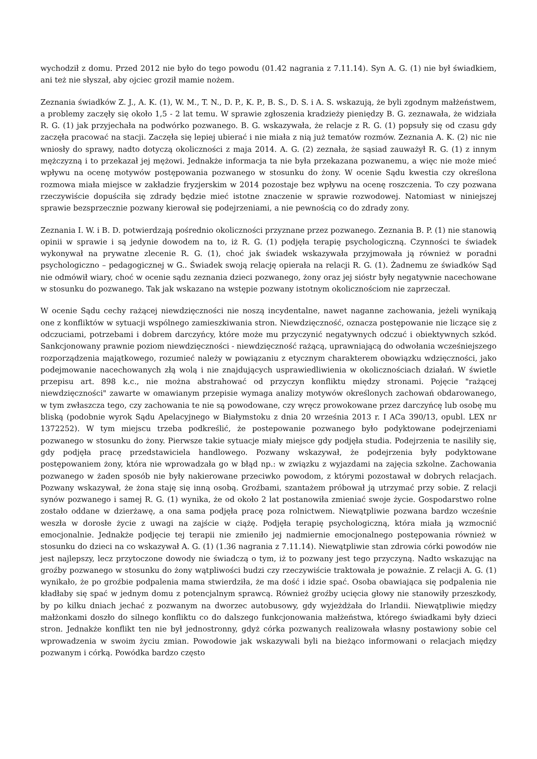wychodził z domu. Przed 2012 nie było do tego powodu (01.42 nagrania z 7.11.14). Syn A. G. (1) nie był świadkiem, ani też nie słyszał, aby ojciec groził mamie nożem.
Zeznania świadków Z. J., A. K. (1), W. M., T. N., D. P., K. P., B. S., D. S. i A. S. wskazują, że byli zgodnym małżeństwem, a problemy zaczęły się około 1,5 - 2 lat temu. W sprawie zgłoszenia kradzieży pieniędzy B. G. zeznawała, że widziała R. G. (1) jak przyjechała na podwórko pozwanego. B. G. wskazywała, że relacje z R. G. (1) popsuły się od czasu gdy zaczęła pracować na stacji. Zaczęła się lepiej ubierać i nie miała z nią już tematów rozmów. Zeznania A. K. (2) nic nie wniosły do sprawy, nadto dotyczą okoliczności z maja 2014. A. G. (2) zeznała, że sąsiad zauważył R. G. (1) z innym mężczyzną i to przekazał jej mężowi. Jednakże informacja ta nie była przekazana pozwanemu, a więc nie może mieć wpływu na ocenę motywów postępowania pozwanego w stosunku do żony. W ocenie Sądu kwestia czy określona rozmowa miała miejsce w zakładzie fryzjerskim w 2014 pozostaje bez wpływu na ocenę roszczenia. To czy pozwana rzeczywiście dopuściła się zdrady będzie mieć istotne znaczenie w sprawie rozwodowej. Natomiast w niniejszej sprawie bezsprzecznie pozwany kierował się podejrzeniami, a nie pewnością co do zdrady zony.
Zeznania I. W. i B. D. potwierdzają pośrednio okoliczności przyznane przez pozwanego. Zeznania B. P. (1) nie stanowią opinii w sprawie i są jedynie dowodem na to, iż R. G. (1) podjęła terapię psychologiczną. Czynności te świadek wykonywał na prywatne zlecenie R. G. (1), choć jak świadek wskazywała przyjmowała ją również w poradni psychologiczno – pedagogicznej w G.. Świadek swoją relację opierała na relacji R. G. (1). Żadnemu ze świadków Sąd nie odmówił wiary, choć w ocenie sądu zeznania dzieci pozwanego, żony oraz jej sióstr były negatywnie nacechowane w stosunku do pozwanego. Tak jak wskazano na wstępie pozwany istotnym okolicznościom nie zaprzeczał.
W ocenie Sądu cechy rażącej niewdzięczności nie noszą incydentalne, nawet naganne zachowania, jeżeli wynikają one z konfliktów w sytuacji wspólnego zamieszkiwania stron. Niewdzięczność, oznacza postępowanie nie liczące się z odczuciami, potrzebami i dobrem darczyńcy, które może mu przyczynić negatywnych odczuć i obiektywnych szkód. Sankcjonowany prawnie poziom niewdzięczności - niewdzięczność rażącą, uprawniającą do odwołania wcześniejszego rozporządzenia majątkowego, rozumieć należy w powiązaniu z etycznym charakterem obowiązku wdzięczności, jako podejmowanie nacechowanych złą wolą i nie znajdujących usprawiedliwienia w okolicznościach działań. W świetle przepisu art. 898 k.c., nie można abstrahować od przyczyn konfliktu między stronami. Pojęcie "rażącej niewdzięczności" zawarte w omawianym przepisie wymaga analizy motywów określonych zachowań obdarowanego, w tym zwłaszcza tego, czy zachowania te nie są powodowane, czy wręcz prowokowane przez darczyńcę lub osobę mu bliską (podobnie wyrok Sądu Apelacyjnego w Białymstoku z dnia 20 września 2013 r. I ACa 390/13, opubl. LEX nr 1372252). W tym miejscu trzeba podkreślić, że postepowanie pozwanego było podyktowane podejrzeniami pozwanego w stosunku do żony. Pierwsze takie sytuacje miały miejsce gdy podjęła studia. Podejrzenia te nasiliły się, gdy podjęła pracę przedstawiciela handlowego. Pozwany wskazywał, że podejrzenia były podyktowane postępowaniem żony, która nie wprowadzała go w błąd np.: w związku z wyjazdami na zajęcia szkolne. Zachowania pozwanego w żaden sposób nie były nakierowane przeciwko powodom, z którymi pozostawał w dobrych relacjach. Pozwany wskazywał, że żona staję się inną osobą. Groźbami, szantażem próbował ją utrzymać przy sobie. Z relacji synów pozwanego i samej R. G. (1) wynika, że od około 2 lat postanowiła zmieniać swoje życie. Gospodarstwo rolne zostało oddane w dzierżawę, a ona sama podjęła pracę poza rolnictwem. Niewątpliwie pozwana bardzo wcześnie weszła w dorosłe życie z uwagi na zajście w ciążę. Podjęła terapię psychologiczną, która miała ją wzmocnić emocjonalnie. Jednakże podjęcie tej terapii nie zmieniło jej nadmiernie emocjonalnego postępowania również w stosunku do dzieci na co wskazywał A. G. (1) (1.36 nagrania z 7.11.14). Niewątpliwie stan zdrowia córki powodów nie jest najlepszy, lecz przytoczone dowody nie świadczą o tym, iż to pozwany jest tego przyczyną. Nadto wskazując na groźby pozwanego w stosunku do żony wątpliwości budzi czy rzeczywiście traktowała je poważnie. Z relacji A. G. (1) wynikało, że po groźbie podpalenia mama stwierdziła, że ma dość i idzie spać. Osoba obawiająca się podpalenia nie kładłaby się spać w jednym domu z potencjalnym sprawcą. Również groźby ucięcia głowy nie stanowiły przeszkody, by po kilku dniach jechać z pozwanym na dworzec autobusowy, gdy wyjeżdżała do Irlandii. Niewątpliwie między małżonkami doszło do silnego konfliktu co do dalszego funkcjonowania małżeństwa, którego świadkami były dzieci stron. Jednakże konflikt ten nie był jednostronny, gdyż córka pozwanych realizowała własny postawiony sobie cel wprowadzenia w swoim życiu zmian. Powodowie jak wskazywali byli na bieżąco informowani o relacjach między pozwanym i córką. Powódka bardzo często